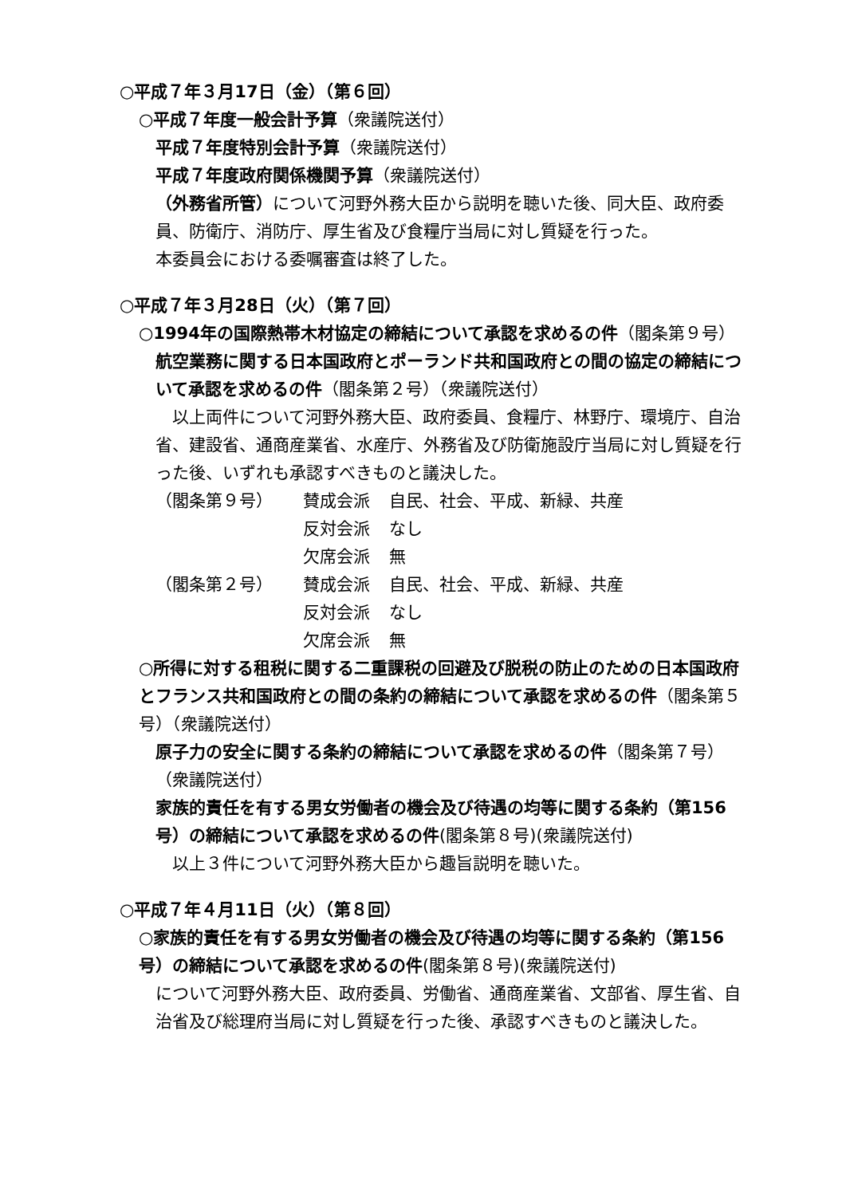○平成７年３月17日（金）（第６回）
○平成７年度一般会計予算（衆議院送付）
平成７年度特別会計予算（衆議院送付）
平成７年度政府関係機関予算（衆議院送付）
（外務省所管）について河野外務大臣から説明を聴いた後、同大臣、政府委員、防衛庁、消防庁、厚生省及び食糧庁当局に対し質疑を行った。
本委員会における委嘱審査は終了した。
○平成７年３月28日（火）（第７回）
○1994年の国際熱帯木材協定の締結について承認を求めるの件（閣条第９号）
航空業務に関する日本国政府とポーランド共和国政府との間の協定の締結について承認を求めるの件（閣条第２号）（衆議院送付）
　以上両件について河野外務大臣、政府委員、食糧庁、林野庁、環境庁、自治省、建設省、通商産業省、水産庁、外務省及び防衛施設庁当局に対し質疑を行った後、いずれも承認すべきものと議決した。
| （閣条第９号） | 賛成会派 | 自民、社会、平成、新緑、共産 |
| | 反対会派 | なし |
| | 欠席会派 | 無 |
| （閣条第２号） | 賛成会派 | 自民、社会、平成、新緑、共産 |
| | 反対会派 | なし |
| | 欠席会派 | 無 |
○所得に対する租税に関する二重課税の回避及び脱税の防止のための日本国政府とフランス共和国政府との間の条約の締結について承認を求めるの件（閣条第５号）（衆議院送付）
原子力の安全に関する条約の締結について承認を求めるの件（閣条第７号）（衆議院送付）
家族的責任を有する男女労働者の機会及び待遇の均等に関する条約（第156号）の締結について承認を求めるの件(閣条第８号)(衆議院送付)
　以上３件について河野外務大臣から趣旨説明を聴いた。
○平成７年４月11日（火）（第８回）
○家族的責任を有する男女労働者の機会及び待遇の均等に関する条約（第156号）の締結について承認を求めるの件(閣条第８号)(衆議院送付)
について河野外務大臣、政府委員、労働省、通商産業省、文部省、厚生省、自治省及び総理府当局に対し質疑を行った後、承認すべきものと議決した。